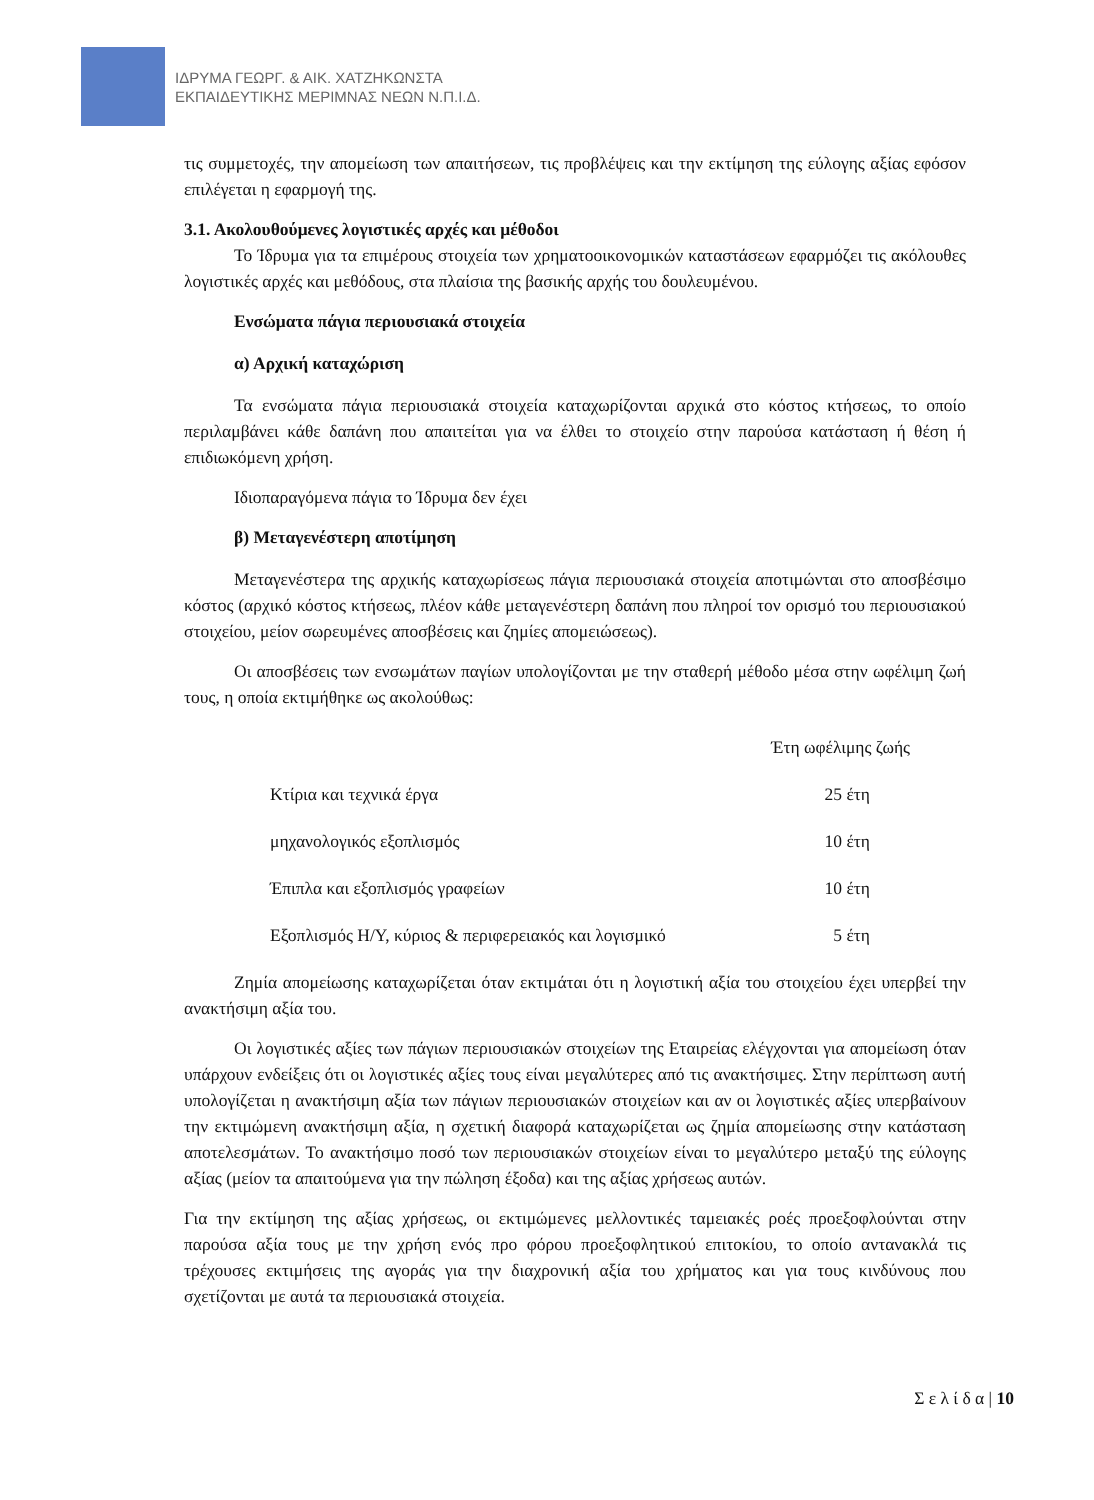ΙΔΡΥΜΑ ΓΕΩΡΓ. & ΑΙΚ. ΧΑΤΖΗΚΩΝΣΤΑ
ΕΚΠΑΙΔΕΥΤΙΚΗΣ ΜΕΡΙΜΝΑΣ ΝΕΩΝ Ν.Π.Ι.Δ.
τις συμμετοχές, την απομείωση των απαιτήσεων, τις προβλέψεις και την εκτίμηση της εύλογης αξίας εφόσον επιλέγεται η εφαρμογή της.
3.1. Ακολουθούμενες λογιστικές αρχές και μέθοδοι
Το Ίδρυμα για τα επιμέρους στοιχεία των χρηματοοικονομικών καταστάσεων εφαρμόζει τις ακόλουθες λογιστικές αρχές και μεθόδους, στα πλαίσια της βασικής αρχής του δουλευμένου.
Ενσώματα πάγια περιουσιακά στοιχεία
α) Αρχική καταχώριση
Τα ενσώματα πάγια περιουσιακά στοιχεία καταχωρίζονται αρχικά στο κόστος κτήσεως, το οποίο περιλαμβάνει κάθε δαπάνη που απαιτείται για να έλθει το στοιχείο στην παρούσα κατάσταση ή θέση ή επιδιωκόμενη χρήση.
Ιδιοπαραγόμενα πάγια το Ίδρυμα δεν έχει
β) Μεταγενέστερη αποτίμηση
Μεταγενέστερα της αρχικής καταχωρίσεως πάγια περιουσιακά στοιχεία αποτιμώνται στο αποσβέσιμο κόστος (αρχικό κόστος κτήσεως, πλέον κάθε μεταγενέστερη δαπάνη που πληροί τον ορισμό του περιουσιακού στοιχείου, μείον σωρευμένες αποσβέσεις και ζημίες απομειώσεως).
Οι αποσβέσεις των ενσωμάτων παγίων υπολογίζονται με την σταθερή μέθοδο μέσα στην ωφέλιμη ζωή τους, η οποία εκτιμήθηκε ως ακολούθως:
| | Έτη ωφέλιμης ζωής |
| --- | --- |
| Κτίρια και τεχνικά έργα | 25 έτη |
| μηχανολογικός εξοπλισμός | 10 έτη |
| Έπιπλα και εξοπλισμός γραφείων | 10 έτη |
| Εξοπλισμός Η/Υ, κύριος & περιφερειακός και λογισμικό | 5 έτη |
Ζημία απομείωσης καταχωρίζεται όταν εκτιμάται ότι η λογιστική αξία του στοιχείου έχει υπερβεί την ανακτήσιμη αξία του.
Οι λογιστικές αξίες των πάγιων περιουσιακών στοιχείων της Εταιρείας ελέγχονται για απομείωση όταν υπάρχουν ενδείξεις ότι οι λογιστικές αξίες τους είναι μεγαλύτερες από τις ανακτήσιμες. Στην περίπτωση αυτή υπολογίζεται η ανακτήσιμη αξία των πάγιων περιουσιακών στοιχείων και αν οι λογιστικές αξίες υπερβαίνουν την εκτιμώμενη ανακτήσιμη αξία, η σχετική διαφορά καταχωρίζεται ως ζημία απομείωσης στην κατάσταση αποτελεσμάτων. Το ανακτήσιμο ποσό των περιουσιακών στοιχείων είναι το μεγαλύτερο μεταξύ της εύλογης αξίας (μείον τα απαιτούμενα για την πώληση έξοδα) και της αξίας χρήσεως αυτών.
Για την εκτίμηση της αξίας χρήσεως, οι εκτιμώμενες μελλοντικές ταμειακές ροές προεξοφλούνται στην παρούσα αξία τους με την χρήση ενός προ φόρου προεξοφλητικού επιτοκίου, το οποίο αντανακλά τις τρέχουσες εκτιμήσεις της αγοράς για την διαχρονική αξία του χρήματος και για τους κινδύνους που σχετίζονται με αυτά τα περιουσιακά στοιχεία.
Σ ε λ ί δ α | 10